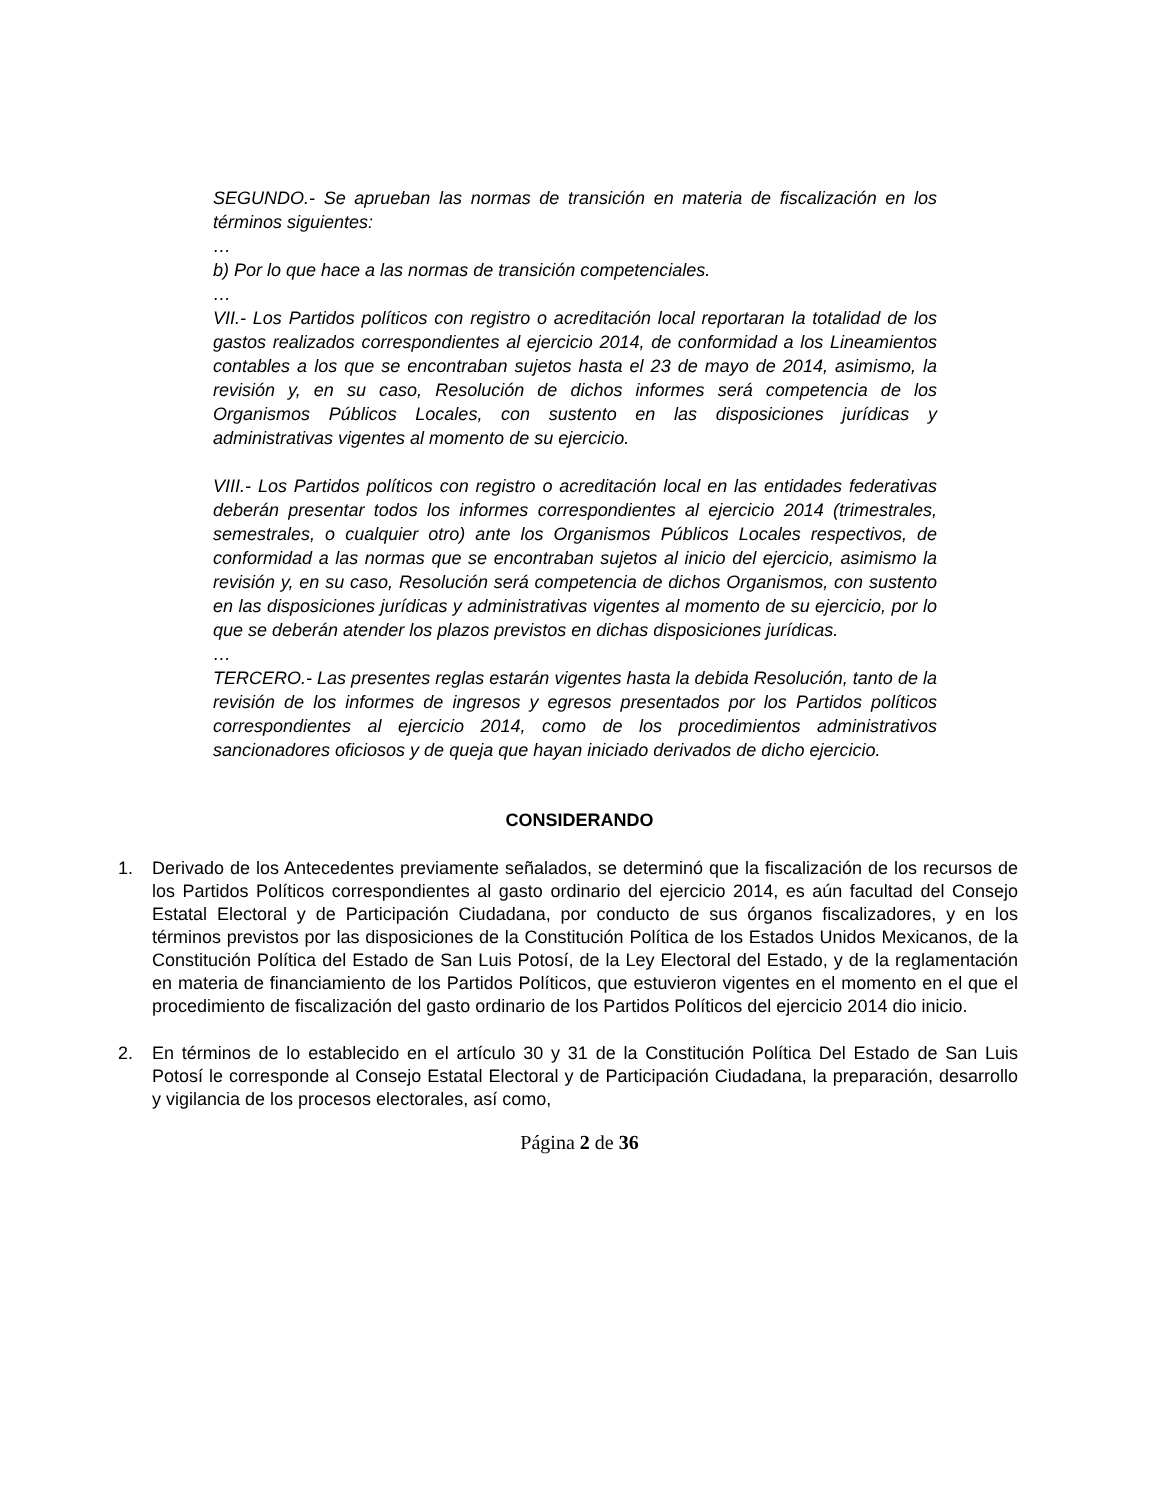SEGUNDO.- Se aprueban las normas de transición en materia de fiscalización en los términos siguientes:
…
b) Por lo que hace a las normas de transición competenciales.
…
VII.- Los Partidos políticos con registro o acreditación local reportaran la totalidad de los gastos realizados correspondientes al ejercicio 2014, de conformidad a los Lineamientos contables a los que se encontraban sujetos hasta el 23 de mayo de 2014, asimismo, la revisión y, en su caso, Resolución de dichos informes será competencia de los Organismos Públicos Locales, con sustento en las disposiciones jurídicas y administrativas vigentes al momento de su ejercicio.
VIII.- Los Partidos políticos con registro o acreditación local en las entidades federativas deberán presentar todos los informes correspondientes al ejercicio 2014 (trimestrales, semestrales, o cualquier otro) ante los Organismos Públicos Locales respectivos, de conformidad a las normas que se encontraban sujetos al inicio del ejercicio, asimismo la revisión y, en su caso, Resolución será competencia de dichos Organismos, con sustento en las disposiciones jurídicas y administrativas vigentes al momento de su ejercicio, por lo que se deberán atender los plazos previstos en dichas disposiciones jurídicas.
…
TERCERO.- Las presentes reglas estarán vigentes hasta la debida Resolución, tanto de la revisión de los informes de ingresos y egresos presentados por los Partidos políticos correspondientes al ejercicio 2014, como de los procedimientos administrativos sancionadores oficiosos y de queja que hayan iniciado derivados de dicho ejercicio.
CONSIDERANDO
1. Derivado de los Antecedentes previamente señalados, se determinó que la fiscalización de los recursos de los Partidos Políticos correspondientes al gasto ordinario del ejercicio 2014, es aún facultad del Consejo Estatal Electoral y de Participación Ciudadana, por conducto de sus órganos fiscalizadores, y en los términos previstos por las disposiciones de la Constitución Política de los Estados Unidos Mexicanos, de la Constitución Política del Estado de San Luis Potosí, de la Ley Electoral del Estado, y de la reglamentación en materia de financiamiento de los Partidos Políticos, que estuvieron vigentes en el momento en el que el procedimiento de fiscalización del gasto ordinario de los Partidos Políticos del ejercicio 2014 dio inicio.
2. En términos de lo establecido en el artículo 30 y 31 de la Constitución Política Del Estado de San Luis Potosí le corresponde al Consejo Estatal Electoral y de Participación Ciudadana, la preparación, desarrollo y vigilancia de los procesos electorales, así como,
Página 2 de 36